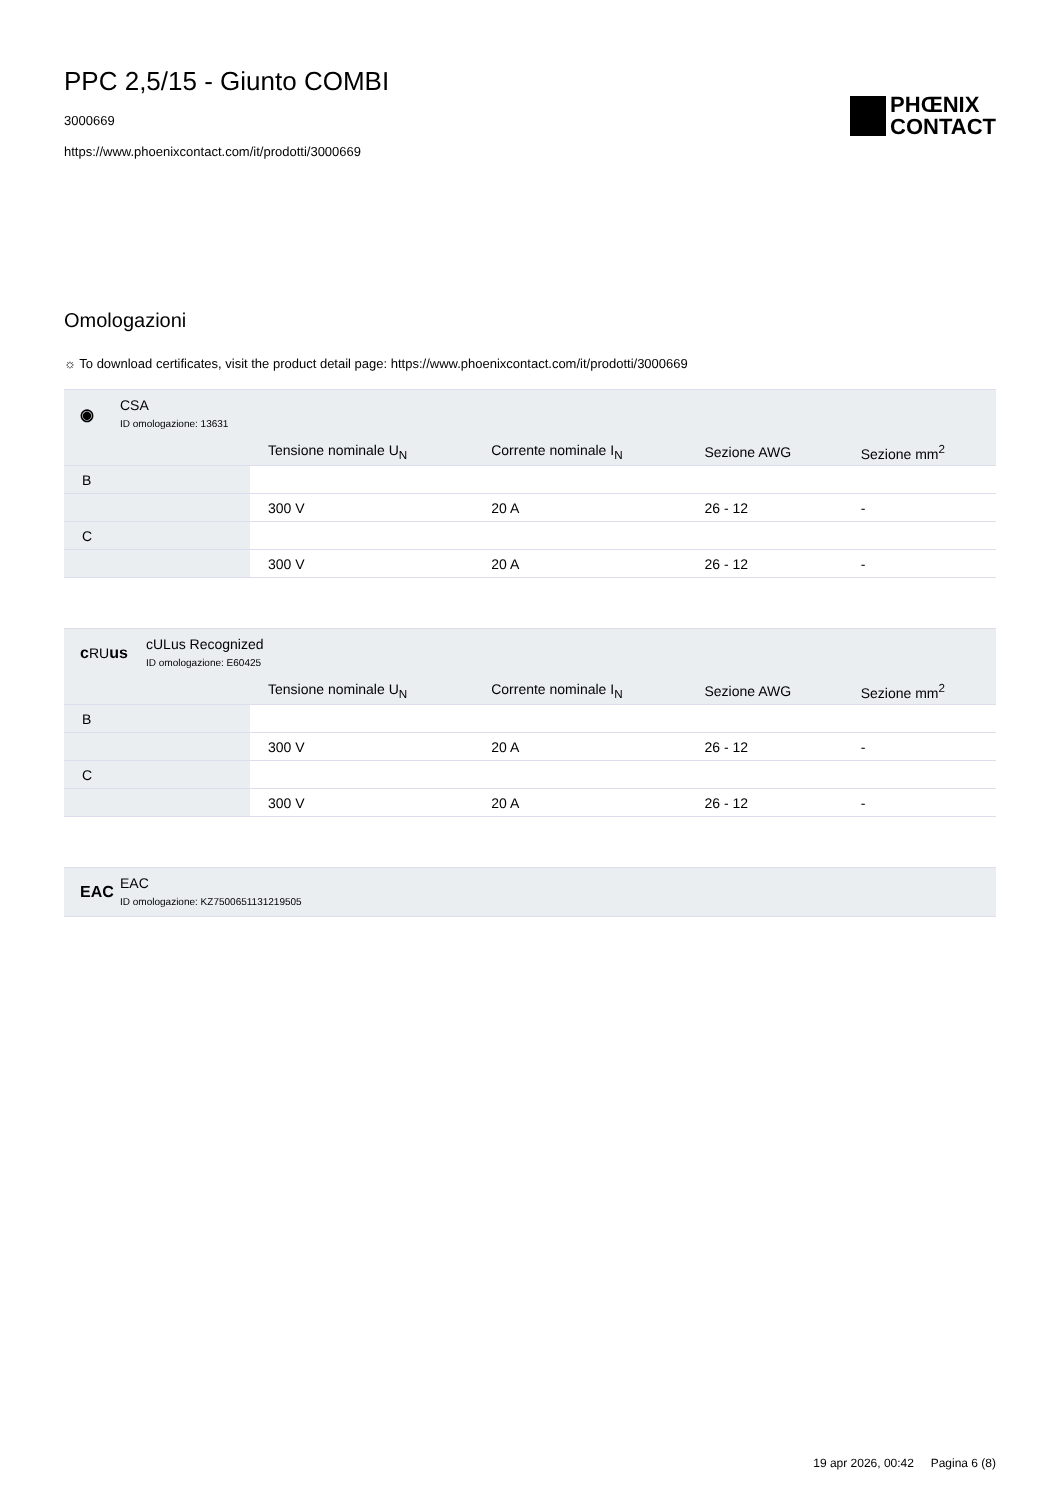PPC 2,5/15 - Giunto COMBI
3000669
https://www.phoenixcontact.com/it/prodotti/3000669
PHŒNIX
CONTACT
Omologazioni
☼ To download certificates, visit the product detail page: https://www.phoenixcontact.com/it/prodotti/3000669
◉ CSA
ID omologazione: 13631
| | Tensione nominale U<sub>N</sub> | Corrente nominale I<sub>N</sub> | Sezione AWG | Sezione mm<sup>2</sup> |
| --- | --- | --- | --- | --- |
| B | | | | |
| | 300 V | 20 A | 26 - 12 | - |
| C | | | | |
| | 300 V | 20 A | 26 - 12 | - |
cRUus
cULus Recognized
ID omologazione: E60425
| | Tensione nominale U<sub>N</sub> | Corrente nominale I<sub>N</sub> | Sezione AWG | Sezione mm<sup>2</sup> |
| --- | --- | --- | --- | --- |
| B | | | | |
| | 300 V | 20 A | 26 - 12 | - |
| C | | | | |
| | 300 V | 20 A | 26 - 12 | - |
EAC
EAC
ID omologazione: KZ7500651131219505
19 apr 2026, 00:42 Pagina 6 (8)